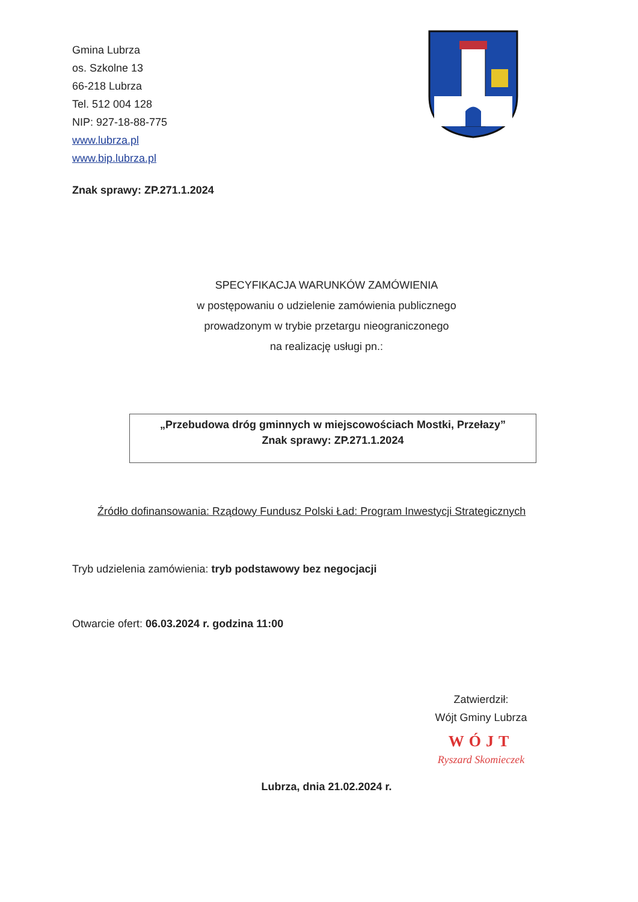Gmina Lubrza
os. Szkolne 13
66-218 Lubrza
Tel. 512 004 128
NIP: 927-18-88-775
www.lubrza.pl
www.bip.lubrza.pl
Znak sprawy: ZP.271.1.2024
SPECYFIKACJA WARUNKÓW ZAMÓWIENIA
w postępowaniu o udzielenie zamówienia publicznego
prowadzonym w trybie przetargu nieograniczonego
na realizację usługi pn.:
„Przebudowa dróg gminnych w miejscowościach Mostki, Przełazy”
Znak sprawy: ZP.271.1.2024
Źródło dofinansowania: Rządowy Fundusz Polski Ład: Program Inwestycji Strategicznych
Tryb udzielenia zamówienia: tryb podstawowy bez negocjacji
Otwarcie ofert: 06.03.2024 r. godzina 11:00
Zatwierdził:
Wójt Gminy Lubrza
WÓJT
Ryszard Skomieczek
Lubrza, dnia 21.02.2024 r.